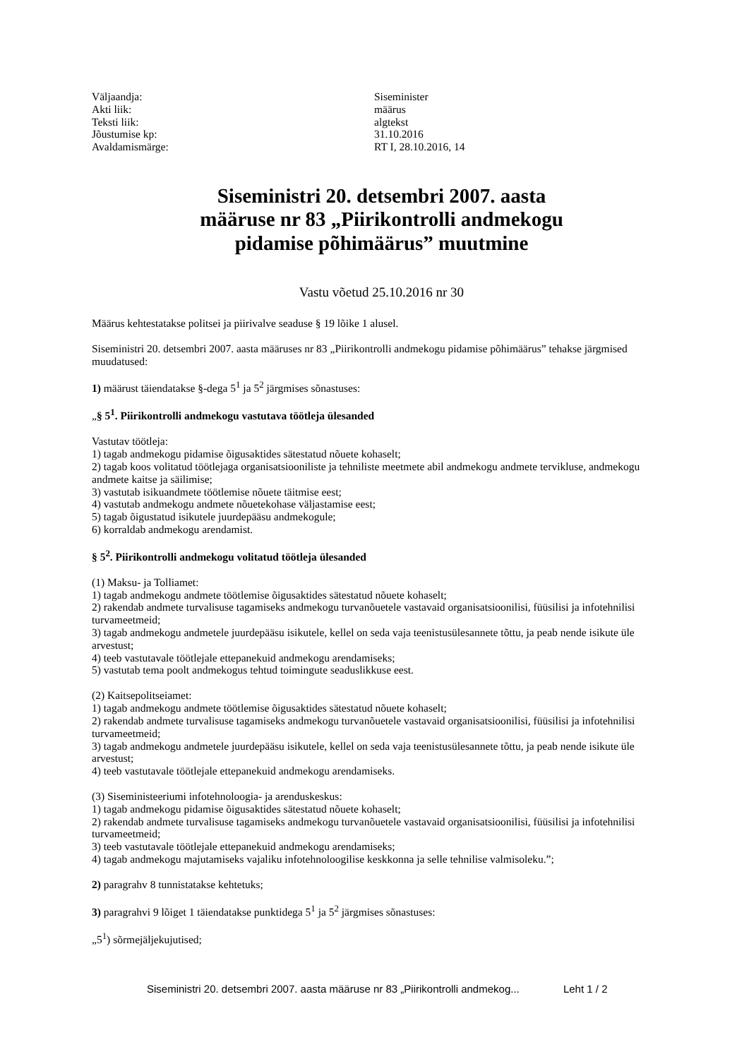| Väljaandja: | Siseminister |
| Akti liik: | määrus |
| Teksti liik: | algtekst |
| Jõustumise kp: | 31.10.2016 |
| Avaldamismärge: | RT I, 28.10.2016, 14 |
Siseministri 20. detsembri 2007. aasta
määruse nr 83 „Piirikontrolli andmekogu
pidamise põhimäärus” muutmine
Vastu võetud 25.10.2016 nr 30
Määrus kehtestatakse politsei ja piirivalve seaduse § 19 lõike 1 alusel.
Siseministri 20. detsembri 2007. aasta määruses nr 83 „Piirikontrolli andmekogu pidamise põhimäärus” tehakse järgmised muudatused:
1) määrust täiendatakse §-dega 5<sup>1</sup> ja 5<sup>2</sup> järgmises sõnastuses:
„§ 5<sup>1</sup>. Piirikontrolli andmekogu vastutava töötleja ülesanded
Vastutav töötleja:
1) tagab andmekogu pidamise õigusaktides sätestatud nõuete kohaselt;
2) tagab koos volitatud töötlejaga organisatsiooniliste ja tehniliste meetmete abil andmekogu andmete tervikluse, andmekogu andmete kaitse ja säilimise;
3) vastutab isikuandmete töötlemise nõuete täitmise eest;
4) vastutab andmekogu andmete nõuetekohase väljastamise eest;
5) tagab õigustatud isikutele juurdepääsu andmekogule;
6) korraldab andmekogu arendamist.
§ 5<sup>2</sup>. Piirikontrolli andmekogu volitatud töötleja ülesanded
(1) Maksu- ja Tolliamet:
1) tagab andmekogu andmete töötlemise õigusaktides sätestatud nõuete kohaselt;
2) rakendab andmete turvalisuse tagamiseks andmekogu turvanõuetele vastavaid organisatsioonilisi, füüsilisi ja infotehnilisi turvameetmeid;
3) tagab andmekogu andmetele juurdepääsu isikutele, kellel on seda vaja teenistusülesannete tõttu, ja peab nende isikute üle arvestust;
4) teeb vastutavale töötlejale ettepanekuid andmekogu arendamiseks;
5) vastutab tema poolt andmekogus tehtud toimingute seaduslikkuse eest.
(2) Kaitsepolitseiamet:
1) tagab andmekogu andmete töötlemise õigusaktides sätestatud nõuete kohaselt;
2) rakendab andmete turvalisuse tagamiseks andmekogu turvanõuetele vastavaid organisatsioonilisi, füüsilisi ja infotehnilisi turvameetmeid;
3) tagab andmekogu andmetele juurdepääsu isikutele, kellel on seda vaja teenistusülesannete tõttu, ja peab nende isikute üle arvestust;
4) teeb vastutavale töötlejale ettepanekuid andmekogu arendamiseks.
(3) Siseministeeriumi infotehnoloogia- ja arenduskeskus:
1) tagab andmekogu pidamise õigusaktides sätestatud nõuete kohaselt;
2) rakendab andmete turvalisuse tagamiseks andmekogu turvanõuetele vastavaid organisatsioonilisi, füüsilisi ja infotehnilisi turvameetmeid;
3) teeb vastutavale töötlejale ettepanekuid andmekogu arendamiseks;
4) tagab andmekogu majutamiseks vajaliku infotehnoloogilise keskkonna ja selle tehnilise valmisoleku.”;
2) paragrahv 8 tunnistatakse kehtetuks;
3) paragrahvi 9 lõiget 1 täiendatakse punktidega 5<sup>1</sup> ja 5<sup>2</sup> järgmises sõnastuses:
„5<sup>1</sup>) sõrmejäljekujutised;
Siseministri 20. detsembri 2007. aasta määruse nr 83 „Piirikontrolli andmekog... Leht 1 / 2